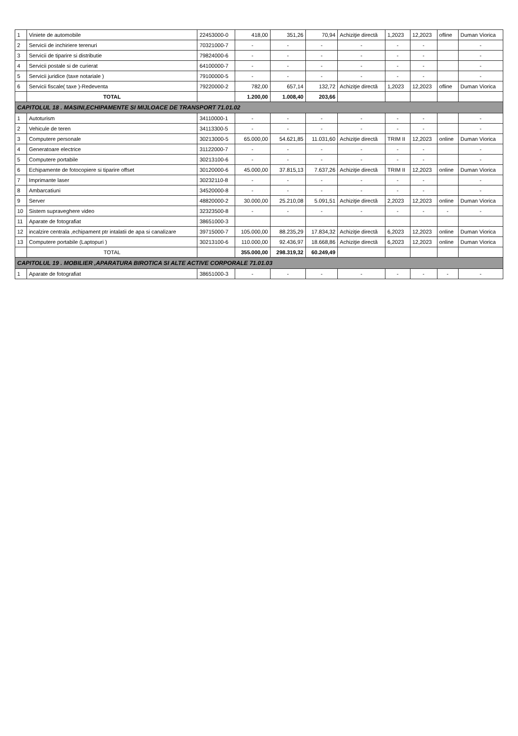| 1 | Viniete de automobile | 22453000-0 | 418,00 | 351,26 | 70,94 | Achiziţie directă | 1,2023 | 12,2023 | ofline | Duman Viorica |
| 2 | Servicii de inchiriere terenuri | 70321000-7 | - | - | - | - | - | - | | - |
| 3 | Servicii de tiparire si distributie | 79824000-6 | - | - | - | - | - | - | | - |
| 4 | Servicii postale si de curierat | 64100000-7 | - | - | - | - | - | - | | - |
| 5 | Servicii juridice (taxe notariale ) | 79100000-5 | - | - | - | - | - | - | | - |
| 6 | Servicii fiscale( taxe )-Redeventa | 79220000-2 | 782,00 | 657,14 | 132,72 | Achiziţie directă | 1,2023 | 12,2023 | ofline | Duman Viorica |
| | TOTAL | | 1.200,00 | 1.008,40 | 203,66 | | | | | |
| CAPITOLUL 18 . MASINI,ECHIPAMENTE SI MIJLOACE DE TRANSPORT 71.01.02 | | | | | | | | | | |
| 1 | Autoturism | 34110000-1 | - | - | - | - | - | - | | - |
| 2 | Vehicule de teren | 34113300-5 | - | - | - | - | - | - | | - |
| 3 | Computere personale | 30213000-5 | 65.000,00 | 54.621,85 | 11.031,60 | Achiziţie directă | TRIM II | 12,2023 | online | Duman Viorica |
| 4 | Generatoare electrice | 31122000-7 | - | - | - | - | - | - | | - |
| 5 | Computere portabile | 30213100-6 | - | - | - | - | - | - | | - |
| 6 | Echipamente de fotocopiere si tiparire offset | 30120000-6 | 45.000,00 | 37.815,13 | 7.637,26 | Achiziţie directă | TRIM II | 12,2023 | online | Duman Viorica |
| 7 | Imprimante laser | 30232110-8 | - | - | - | - | - | - | | - |
| 8 | Ambarcatiuni | 34520000-8 | - | - | - | - | - | - | | - |
| 9 | Server | 48820000-2 | 30.000,00 | 25.210,08 | 5.091,51 | Achiziţie directă | 2,2023 | 12,2023 | online | Duman Viorica |
| 10 | Sistem supraveghere video | 32323500-8 | - | - | - | - | - | - | - | - |
| 11 | Aparate de fotografiat | 38651000-3 | | | | | | | | |
| 12 | incalzire centrala ,echipament ptr intalatii de apa si canalizare | 39715000-7 | 105.000,00 | 88.235,29 | 17.834,32 | Achiziţie directă | 6,2023 | 12,2023 | online | Duman Viorica |
| 13 | Computere portabile (Laptopuri ) | 30213100-6 | 110.000,00 | 92.436,97 | 18.668,86 | Achiziţie directă | 6,2023 | 12,2023 | online | Duman Viorica |
| | TOTAL | | 355.000,00 | 298.319,32 | 60.249,49 | | | | | |
| CAPITOLUL 19 . MOBILIER ,APARATURA BIROTICA SI ALTE ACTIVE CORPORALE 71.01.03 | | | | | | | | | | |
| 1 | Aparate de fotografiat | 38651000-3 | - | - | - | - | - | - | - | - |